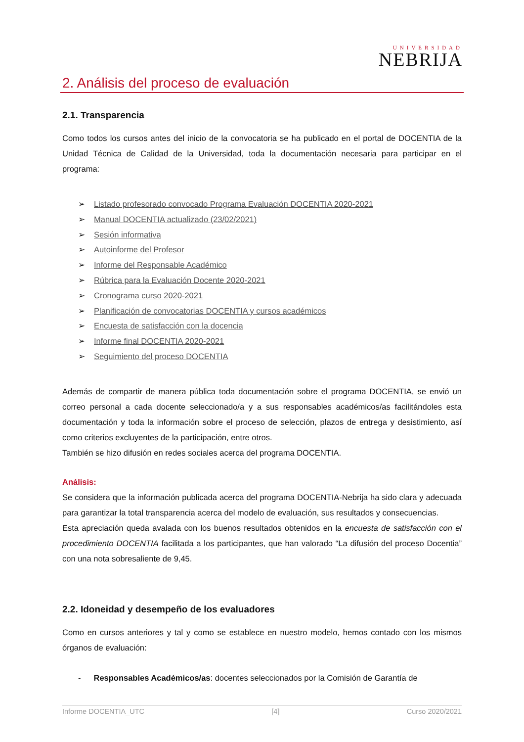UNIVERSIDAD
NEBRIJA
2. Análisis del proceso de evaluación
2.1. Transparencia
Como todos los cursos antes del inicio de la convocatoria se ha publicado en el portal de DOCENTIA de la Unidad Técnica de Calidad de la Universidad, toda la documentación necesaria para participar en el programa:
➢ Listado profesorado convocado Programa Evaluación DOCENTIA 2020-2021
➢ Manual DOCENTIA actualizado (23/02/2021)
➢ Sesión informativa
➢ Autoinforme del Profesor
➢ Informe del Responsable Académico
➢ Rúbrica para la Evaluación Docente 2020-2021
➢ Cronograma curso 2020-2021
➢ Planificación de convocatorias DOCENTIA y cursos académicos
➢ Encuesta de satisfacción con la docencia
➢ Informe final DOCENTIA 2020-2021
➢ Seguimiento del proceso DOCENTIA
Además de compartir de manera pública toda documentación sobre el programa DOCENTIA, se envió un correo personal a cada docente seleccionado/a y a sus responsables académicos/as facilitándoles esta documentación y toda la información sobre el proceso de selección, plazos de entrega y desistimiento, así como criterios excluyentes de la participación, entre otros.
También se hizo difusión en redes sociales acerca del programa DOCENTIA.
Análisis:
Se considera que la información publicada acerca del programa DOCENTIA-Nebrija ha sido clara y adecuada para garantizar la total transparencia acerca del modelo de evaluación, sus resultados y consecuencias.
Esta apreciación queda avalada con los buenos resultados obtenidos en la encuesta de satisfacción con el procedimiento DOCENTIA facilitada a los participantes, que han valorado “La difusión del proceso Docentia” con una nota sobresaliente de 9,45.
2.2. Idoneidad y desempeño de los evaluadores
Como en cursos anteriores y tal y como se establece en nuestro modelo, hemos contado con los mismos órganos de evaluación:
- Responsables Académicos/as: docentes seleccionados por la Comisión de Garantía de
Informe DOCENTIA_UTC [4] Curso 2020/2021